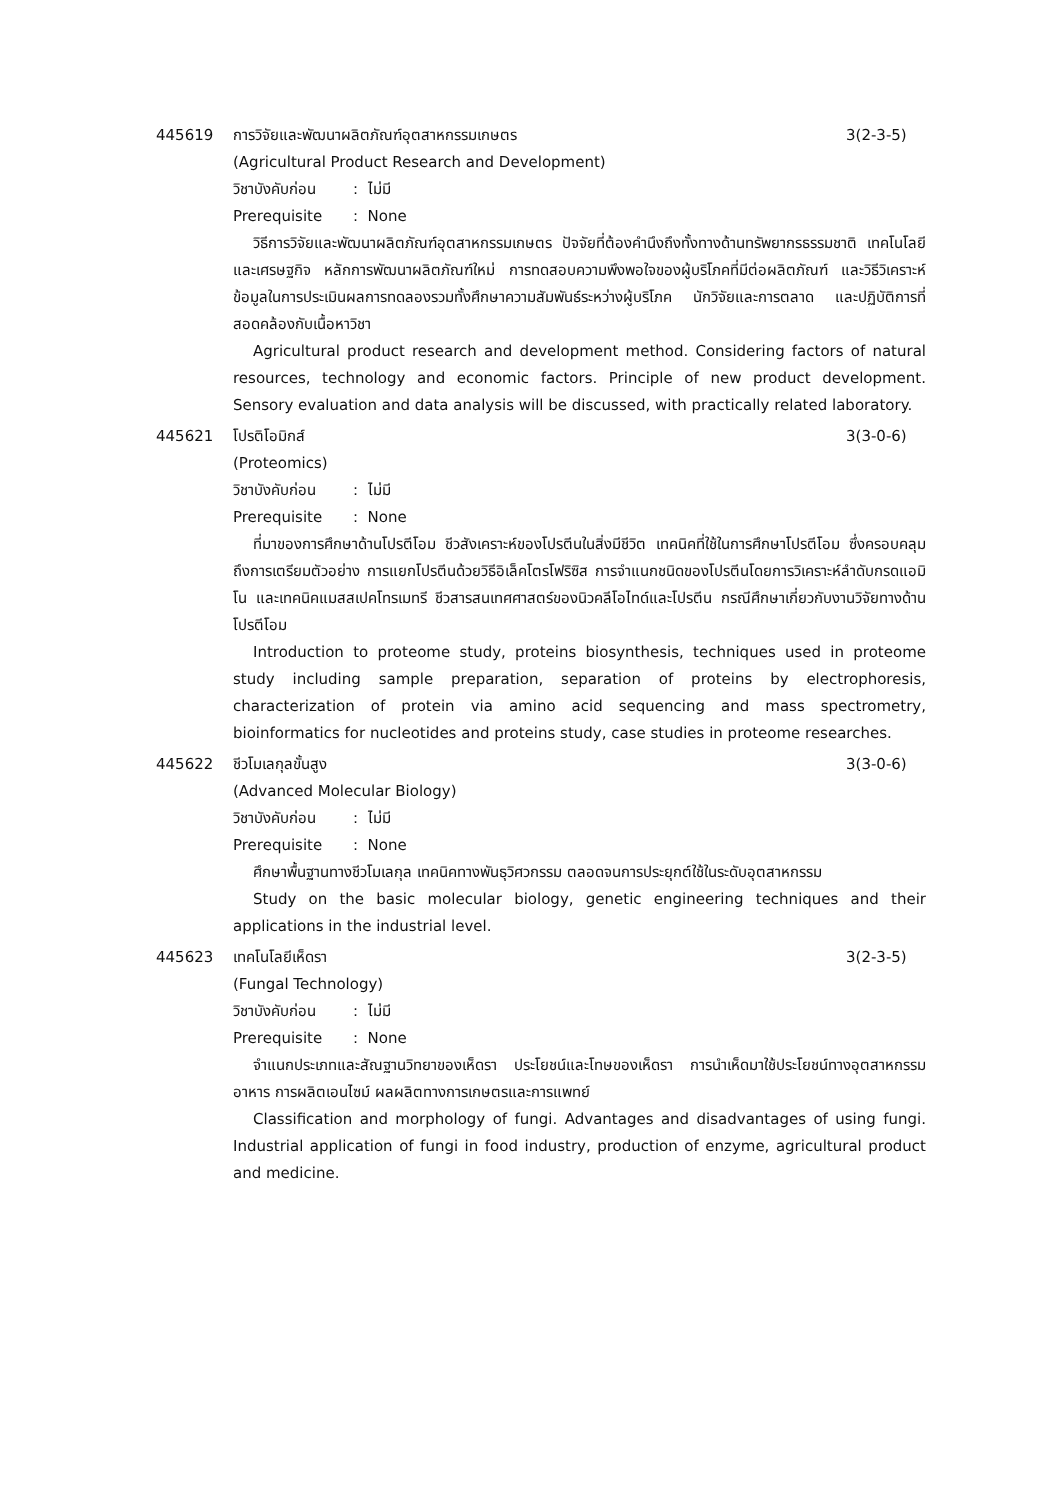445619 การวิจัยและพัฒนาผลิตภัณฑ์อุตสาหกรรมเกษตร
3(2-3-5)
(Agricultural Product Research and Development)
วิชาบังคับก่อน: ไม่มี
Prerequisite: None
วิธีการวิจัยและพัฒนาผลิตภัณฑ์อุตสาหกรรมเกษตร ปัจจัยที่ต้องคำนึงถึงทั้งทางด้านทรัพยากรธรรมชาติ เทคโนโลยีและเศรษฐกิจ หลักการพัฒนาผลิตภัณฑ์ใหม่ การทดสอบความพึงพอใจของผู้บริโภคที่มีต่อผลิตภัณฑ์ และวิธีวิเคราะห์ข้อมูลในการประเมินผลการทดลองรวมทั้งศึกษาความสัมพันธ์ระหว่างผู้บริโภค นักวิจัยและการตลาด และปฏิบัติการที่สอดคล้องกับเนื้อหาวิชา
Agricultural product research and development method. Considering factors of natural resources, technology and economic factors. Principle of new product development. Sensory evaluation and data analysis will be discussed, with practically related laboratory.
445621 โปรติโอมิกส์ 3(3-0-6)
(Proteomics)
วิชาบังคับก่อน: ไม่มี
Prerequisite: None
ที่มาของการศึกษาด้านโปรตีโอม ชีวสังเคราะห์ของโปรตีนในสิ่งมีชีวิต เทคนิคที่ใช้ในการศึกษาโปรตีโอม ซึ่งครอบคลุมถึงการเตรียมตัวอย่าง การแยกโปรตีนด้วยวิธีอิเล็คโตรโฟริซิส การจำแนกชนิดของโปรตีนโดยการวิเคราะห์ลำดับกรดแอมิโน และเทคนิคแมสสเปคโทรเมทรี ชีวสารสนเทศศาสตร์ของนิวคลีโอไทด์และโปรตีน กรณีศึกษาเกี่ยวกับงานวิจัยทางด้านโปรตีโอม
Introduction to proteome study, proteins biosynthesis, techniques used in proteome study including sample preparation, separation of proteins by electrophoresis, characterization of protein via amino acid sequencing and mass spectrometry, bioinformatics for nucleotides and proteins study, case studies in proteome researches.
445622 ชีวโมเลกุลขั้นสูง 3(3-0-6)
(Advanced Molecular Biology)
วิชาบังคับก่อน: ไม่มี
Prerequisite: None
ศึกษาพื้นฐานทางชีวโมเลกุล เทคนิคทางพันธุวิศวกรรม ตลอดจนการประยุกต์ใช้ในระดับอุตสาหกรรม
Study on the basic molecular biology, genetic engineering techniques and their applications in the industrial level.
445623 เทคโนโลยีเห็ดรา 3(2-3-5)
(Fungal Technology)
วิชาบังคับก่อน: ไม่มี
Prerequisite: None
จำแนกประเภทและสัณฐานวิทยาของเห็ดรา ประโยชน์และโทษของเห็ดรา การนำเห็ดมาใช้ประโยชน์ทางอุตสาหกรรมอาหาร การผลิตเอนไซม์ ผลผลิตทางการเกษตรและการแพทย์
Classification and morphology of fungi. Advantages and disadvantages of using fungi. Industrial application of fungi in food industry, production of enzyme, agricultural product and medicine.